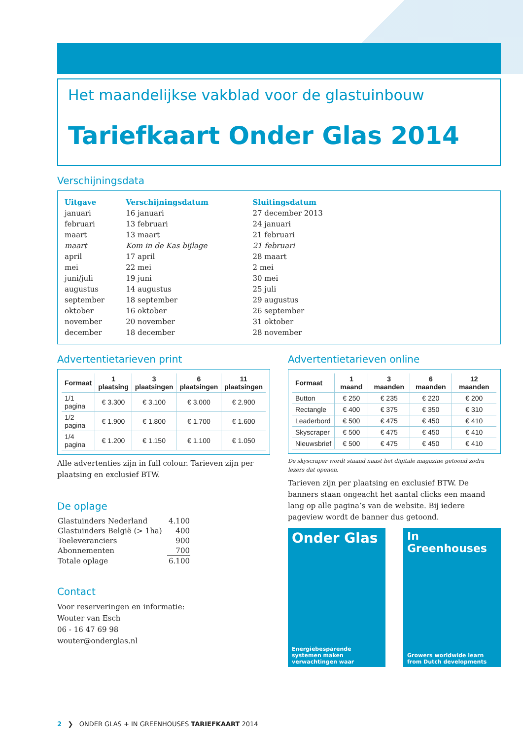Het maandelijkse vakblad voor de glastuinbouw
Tariefkaart Onder Glas 2014
Verschijningsdata
| Uitgave | Verschijningsdatum | Sluitingsdatum |
| --- | --- | --- |
| januari | 16 januari | 27 december 2013 |
| februari | 13 februari | 24 januari |
| maart | 13 maart | 21 februari |
| maart | Kom in de Kas bijlage | 21 februari |
| april | 17 april | 28 maart |
| mei | 22 mei | 2 mei |
| juni/juli | 19 juni | 30 mei |
| augustus | 14 augustus | 25 juli |
| september | 18 september | 29 augustus |
| oktober | 16 oktober | 26 september |
| november | 20 november | 31 oktober |
| december | 18 december | 28 november |
Advertentietarieven print
| Formaat | 1 plaatsing | 3 plaatsingen | 6 plaatsingen | 11 plaatsingen |
| --- | --- | --- | --- | --- |
| 1/1 pagina | € 3.300 | € 3.100 | € 3.000 | € 2.900 |
| 1/2 pagina | € 1.900 | € 1.800 | € 1.700 | € 1.600 |
| 1/4 pagina | € 1.200 | € 1.150 | € 1.100 | € 1.050 |
Alle advertenties zijn in full colour. Tarieven zijn per plaatsing en exclusief BTW.
De oplage
| Glastuinders Nederland | 4.100 |
| Glastuinders België (> 1ha) | 400 |
| Toeleveranciers | 900 |
| Abonnementen | 700 |
| Totale oplage | 6.100 |
Contact
Voor reserveringen en informatie:
Wouter van Esch
06 - 16 47 69 98
wouter@onderglas.nl
Advertentietarieven online
| Formaat | 1 maand | 3 maanden | 6 maanden | 12 maanden |
| --- | --- | --- | --- | --- |
| Button | € 250 | € 235 | € 220 | € 200 |
| Rectangle | € 400 | € 375 | € 350 | € 310 |
| Leaderbord | € 500 | € 475 | € 450 | € 410 |
| Skyscraper | € 500 | € 475 | € 450 | € 410 |
| Nieuwsbrief | € 500 | € 475 | € 450 | € 410 |
De skyscraper wordt staand naast het digitale magazine getoond zodra lezers dat openen.
Tarieven zijn per plaatsing en exclusief BTW. De banners staan ongeacht het aantal clicks een maand lang op alle pagina’s van de website. Bij iedere pageview wordt de banner dus getoond.
Onder Glas
Energiebesparende systemen maken verwachtingen waar
In Greenhouses
Growers worldwide learn from Dutch developments
2 ❯ ONDER GLAS + IN GREENHOUSES TARIEFKAART 2014